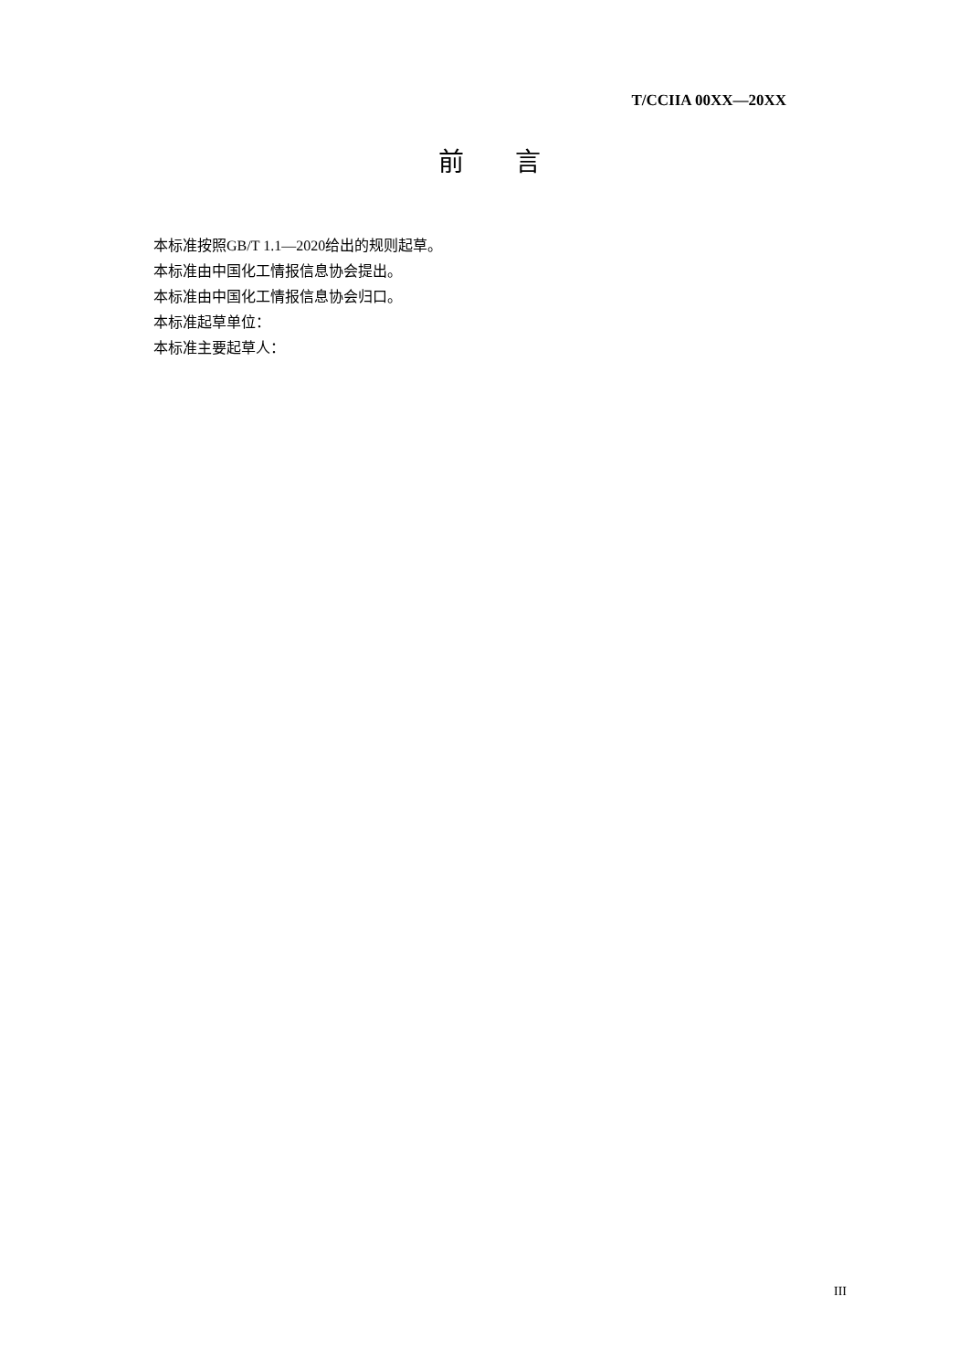T/CCIIA 00XX—20XX
前  言
本标准按照GB/T 1.1—2020给出的规则起草。
本标准由中国化工情报信息协会提出。
本标准由中国化工情报信息协会归口。
本标准起草单位：
本标准主要起草人：
III